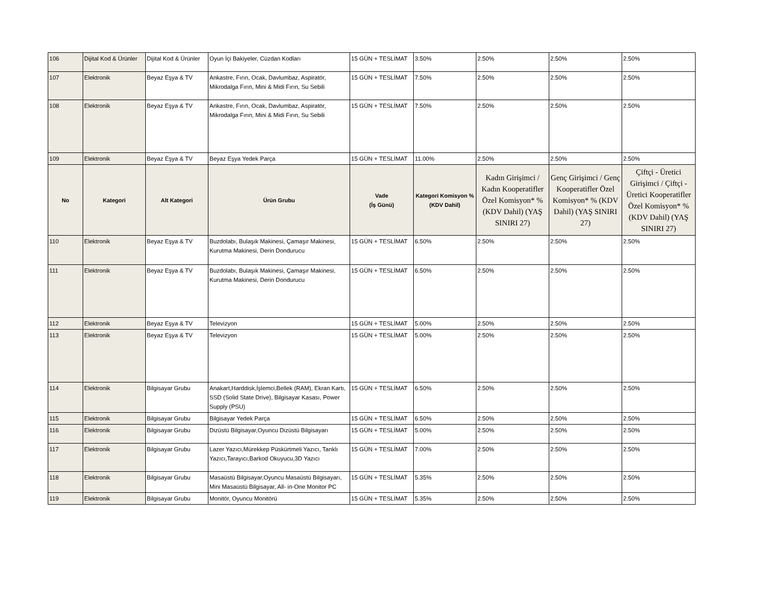| 106 | Dijital Kod & Ürünler | Dijital Kod & Ürünler | Oyun İçi Bakiyeler, Cüzdan Kodları | 15 GÜN + TESLİMAT | 3.50% | 2.50% | 2.50% | 2.50% |
| 107 | Elektronik | Beyaz Eşya & TV | Ankastre, Fırın, Ocak, Davlumbaz, Aspiratör, Mikrodalga Fırın, Mini & Midi Fırın, Su Sebili | 15 GÜN + TESLİMAT | 7.50% | 2.50% | 2.50% | 2.50% |
| 108 | Elektronik | Beyaz Eşya & TV | Ankastre, Fırın, Ocak, Davlumbaz, Aspiratör, Mikrodalga Fırın, Mini & Midi Fırın, Su Sebili | 15 GÜN + TESLİMAT | 7.50% | 2.50% | 2.50% | 2.50% |
| 109 | Elektronik | Beyaz Eşya & TV | Beyaz Eşya Yedek Parça | 15 GÜN + TESLİMAT | 11.00% | 2.50% | 2.50% | 2.50% |
| No | Kategori | Alt Kategori | Ürün Grubu | Vade (İş Günü) | Kategori Komisyon % (KDV Dahil) | Kadın Girişimci / Kadın Kooperatifler Özel Komisyon* % (KDV Dahil) (YAŞ SINIRI 27) | Genç Girişimci / Genç Kooperatifler Özel Komisyon* % (KDV Dahil) (YAŞ SINIRI 27) | Çiftçi - Üretici Girişimci / Çiftçi - Üretici Kooperatifler Özel Komisyon* % (KDV Dahil) (YAŞ SINIRI 27) |
| 110 | Elektronik | Beyaz Eşya & TV | Buzdolabı, Bulaşık Makinesi, Çamaşır Makinesi, Kurutma Makinesi, Derin Dondurucu | 15 GÜN + TESLİMAT | 6.50% | 2.50% | 2.50% | 2.50% |
| 111 | Elektronik | Beyaz Eşya & TV | Buzdolabı, Bulaşık Makinesi, Çamaşır Makinesi, Kurutma Makinesi, Derin Dondurucu | 15 GÜN + TESLİMAT | 6.50% | 2.50% | 2.50% | 2.50% |
| 112 | Elektronik | Beyaz Eşya & TV | Televizyon | 15 GÜN + TESLİMAT | 5.00% | 2.50% | 2.50% | 2.50% |
| 113 | Elektronik | Beyaz Eşya & TV | Televizyon | 15 GÜN + TESLİMAT | 5.00% | 2.50% | 2.50% | 2.50% |
| 114 | Elektronik | Bilgisayar Grubu | Anakart,Harddisk,İşlemci,Bellek (RAM), Ekran Kartı, SSD (Solid State Drive), Bilgisayar Kasası, Power Supply (PSU) | 15 GÜN + TESLİMAT | 6.50% | 2.50% | 2.50% | 2.50% |
| 115 | Elektronik | Bilgisayar Grubu | Bilgisayar Yedek Parça | 15 GÜN + TESLİMAT | 6.50% | 2.50% | 2.50% | 2.50% |
| 116 | Elektronik | Bilgisayar Grubu | Dizüstü Bilgisayar,Oyuncu Dizüstü Bilgisayarı | 15 GÜN + TESLİMAT | 5.00% | 2.50% | 2.50% | 2.50% |
| 117 | Elektronik | Bilgisayar Grubu | Lazer Yazıcı,Mürekkep Püskürtmeli Yazıcı, Tanklı Yazıcı,Tarayıcı,Barkod Okuyucu,3D Yazıcı | 15 GÜN + TESLİMAT | 7.00% | 2.50% | 2.50% | 2.50% |
| 118 | Elektronik | Bilgisayar Grubu | Masaüstü Bilgisayar,Oyuncu Masaüstü Bilgisayarı, Mini Masaüstü Bilgisayar, All- in-One Monitor PC | 15 GÜN + TESLİMAT | 5.35% | 2.50% | 2.50% | 2.50% |
| 119 | Elektronik | Bilgisayar Grubu | Monitör, Oyuncu Monitörü | 15 GÜN + TESLİMAT | 5.35% | 2.50% | 2.50% | 2.50% |